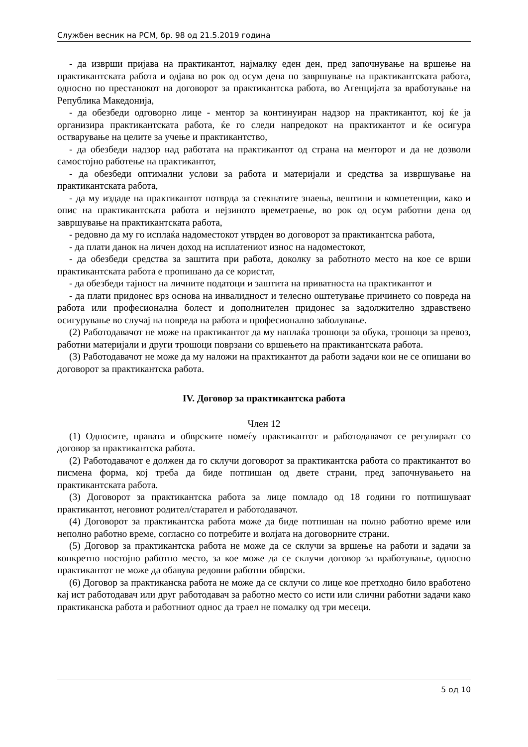Службен весник на РСМ, бр. 98 од 21.5.2019 година
- да изврши пријава на практикантот, најмалку еден ден, пред започнување на вршење на практикантската работа и одјава во рок од осум дена по завршување на практикантската работа, односно по престанокот на договорот за практикантска работа, во Агенцијата за вработување на Република Македонија,
- да обезбеди одговорно лице - ментор за континуиран надзор на практикантот, кој ќе ја организира практикантската работа, ќе го следи напредокот на практикантот и ќе осигура остварување на целите за учење и практикантство,
- да обезбеди надзор над работата на практикантот од страна на менторот и да не дозволи самостојно работење на практикантот,
- да обезбеди оптимални услови за работа и материјали и средства за извршување на практикантската работа,
- да му издаде на практикантот потврда за стекнатите знаења, вештини и компетенции, како и опис на практикантската работа и нејзиното времетраење, во рок од осум работни дена од завршување на практикантската работа,
- редовно да му го исплаќа надоместокот утврден во договорот за практикантска работа,
- да плати данок на личен доход на исплатениот износ на надоместокот,
- да обезбеди средства за заштита при работа, доколку за работното место на кое се врши практикантската работа е пропишано да се користат,
- да обезбеди тајност на личните податоци и заштита на приватноста на практикантот и
- да плати придонес врз основа на инвалидност и телесно оштетување причинето со повреда на работа или професионална болест и дополнителен придонес за задолжително здравствено осигурување во случај на повреда на работа и професионално заболување.
(2) Работодавачот не може на практикантот да му наплаќа трошоци за обука, трошоци за превоз, работни материјали и други трошоци поврзани со вршењето на практикантската работа.
(3) Работодавачот не може да му наложи на практикантот да работи задачи кои не се опишани во договорот за практикантска работа.
IV. Договор за практикантска работа
Член 12
(1) Односите, правата и обврските помеѓу практикантот и работодавачот се регулираат со договор за практикантска работа.
(2) Работодавачот е должен да го склучи договорот за практикантска работа со практикантот во писмена форма, кој треба да биде потпишан од двете страни, пред започнувањето на практикантската работа.
(3) Договорот за практикантска работа за лице помладо од 18 години го потпишуваат практикантот, неговиот родител/старател и работодавачот.
(4) Договорот за практикантска работа може да биде потпишан на полно работно време или неполно работно време, согласно со потребите и волјата на договорните страни.
(5) Договор за практикантска работа не може да се склучи за вршење на работи и задачи за конкретно постојно работно место, за кое може да се склучи договор за вработување, односно практикантот не може да обавува редовни работни обврски.
(6) Договор за практиканска работа не може да се склучи со лице кое претходно било вработено кај ист работодавач или друг работодавач за работно место со исти или слични работни задачи како практиканска работа и работниот однос да траел не помалку од три месеци.
5 од 10